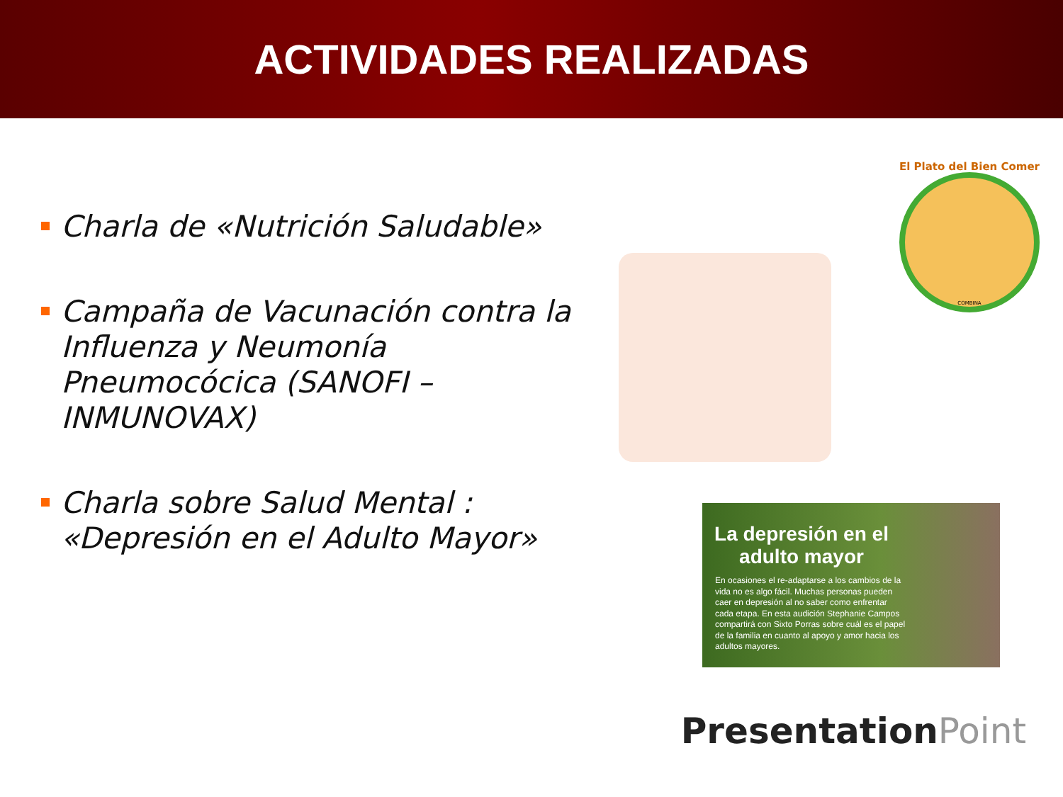ACTIVIDADES REALIZADAS
Charla de «Nutrición Saludable»
Campaña de Vacunación contra la Influenza y Neumonía Pneumocócica (SANOFI – INMUNOVAX)
Charla sobre Salud Mental : «Depresión en el Adulto Mayor»
El Plato del Bien Comer
COMBINA
La depresión en el adulto mayor
En ocasiones el re-adaptarse a los cambios de la vida no es algo fácil. Muchas personas pueden caer en depresión al no saber como enfrentar cada etapa. En esta audición Stephanie Campos compartirá con Sixto Porras sobre cuál es el papel de la familia en cuanto al apoyo y amor hacia los adultos mayores.
PresentationPoint